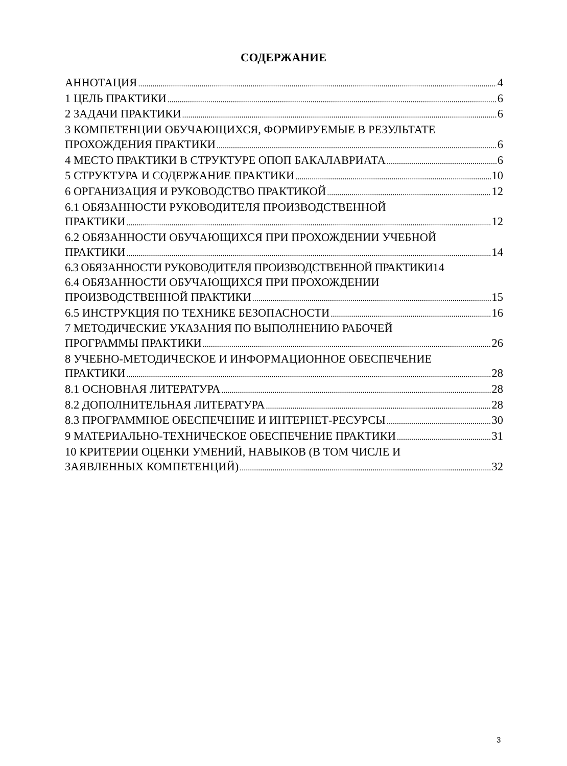СОДЕРЖАНИЕ
АННОТАЦИЯ 4
1 ЦЕЛЬ ПРАКТИКИ 6
2 ЗАДАЧИ ПРАКТИКИ 6
3 КОМПЕТЕНЦИИ ОБУЧАЮЩИХСЯ, ФОРМИРУЕМЫЕ В РЕЗУЛЬТАТЕ
ПРОХОЖДЕНИЯ ПРАКТИКИ 6
4 МЕСТО ПРАКТИКИ В СТРУКТУРЕ ОПОП БАКАЛАВРИАТА 6
5 СТРУКТУРА И СОДЕРЖАНИЕ ПРАКТИКИ 10
6 ОРГАНИЗАЦИЯ И РУКОВОДСТВО ПРАКТИКОЙ 12
6.1 ОБЯЗАННОСТИ РУКОВОДИТЕЛЯ ПРОИЗВОДСТВЕННОЙ
ПРАКТИКИ 12
6.2 ОБЯЗАННОСТИ ОБУЧАЮЩИХСЯ ПРИ ПРОХОЖДЕНИИ УЧЕБНОЙ
ПРАКТИКИ 14
6.3 ОБЯЗАННОСТИ РУКОВОДИТЕЛЯ ПРОИЗВОДСТВЕННОЙ ПРАКТИКИ 14
6.4 ОБЯЗАННОСТИ ОБУЧАЮЩИХСЯ ПРИ ПРОХОЖДЕНИИ
ПРОИЗВОДСТВЕННОЙ ПРАКТИКИ 15
6.5 ИНСТРУКЦИЯ ПО ТЕХНИКЕ БЕЗОПАСНОСТИ 16
7 МЕТОДИЧЕСКИЕ УКАЗАНИЯ ПО ВЫПОЛНЕНИЮ РАБОЧЕЙ
ПРОГРАММЫ ПРАКТИКИ 26
8 УЧЕБНО-МЕТОДИЧЕСКОЕ И ИНФОРМАЦИОННОЕ ОБЕСПЕЧЕНИЕ
ПРАКТИКИ 28
8.1 ОСНОВНАЯ ЛИТЕРАТУРА 28
8.2 ДОПОЛНИТЕЛЬНАЯ ЛИТЕРАТУРА 28
8.3 ПРОГРАММНОЕ ОБЕСПЕЧЕНИЕ И ИНТЕРНЕТ-РЕСУРСЫ 30
9 МАТЕРИАЛЬНО-ТЕХНИЧЕСКОЕ ОБЕСПЕЧЕНИЕ ПРАКТИКИ 31
10 КРИТЕРИИ ОЦЕНКИ УМЕНИЙ, НАВЫКОВ (В ТОМ ЧИСЛЕ И
ЗАЯВЛЕННЫХ КОМПЕТЕНЦИЙ) 32
3